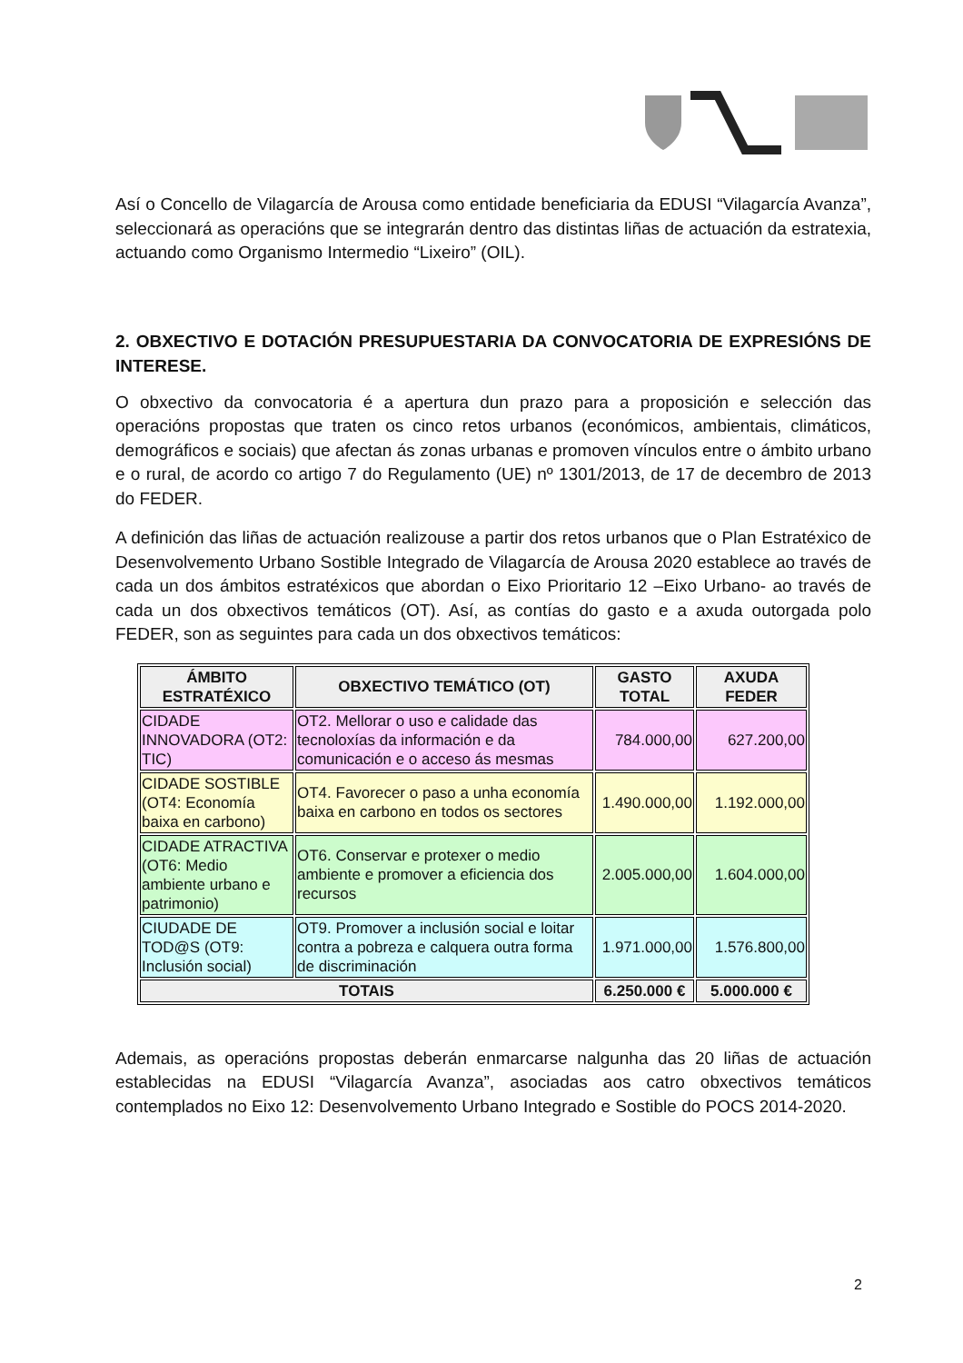Así o Concello de Vilagarcía de Arousa como entidade beneficiaria da EDUSI “Vilagarcía Avanza”, seleccionará as operacións que se integrarán dentro das distintas liñas de actuación da estratexia, actuando como Organismo Intermedio “Lixeiro” (OIL).
2. OBXECTIVO E DOTACIÓN PRESUPUESTARIA DA CONVOCATORIA DE EXPRESIÓNS DE INTERESE.
O obxectivo da convocatoria é a apertura dun prazo para a proposición e selección das operacións propostas que traten os cinco retos urbanos (económicos, ambientais, climáticos, demográficos e sociais) que afectan ás zonas urbanas e promoven vínculos entre o ámbito urbano e o rural, de acordo co artigo 7 do Regulamento (UE) nº 1301/2013, de 17 de decembro de 2013 do FEDER.
A definición das liñas de actuación realizouse a partir dos retos urbanos que o Plan Estratéxico de Desenvolvemento Urbano Sostible Integrado de Vilagarcía de Arousa 2020 establece ao través de cada un dos ámbitos estratéxicos que abordan o Eixo Prioritario 12 –Eixo Urbano- ao través de cada un dos obxectivos temáticos (OT). Así, as contías do gasto e a axuda outorgada polo FEDER, son as seguintes para cada un dos obxectivos temáticos:
| ÁMBITO ESTRATÉXICO | OBXECTIVO TEMÁTICO (OT) | GASTO TOTAL | AXUDA FEDER |
| --- | --- | --- | --- |
| CIDADE INNOVADORA (OT2: TIC) | OT2. Mellorar o uso e calidade das tecnoloxías da información e da comunicación e o acceso ás mesmas | 784.000,00 | 627.200,00 |
| CIDADE SOSTIBLE (OT4: Economía baixa en carbono) | OT4. Favorecer o paso a unha economía baixa en carbono en todos os sectores | 1.490.000,00 | 1.192.000,00 |
| CIDADE ATRACTIVA (OT6: Medio ambiente urbano e patrimonio) | OT6. Conservar e protexer o medio ambiente e promover a eficiencia dos recursos | 2.005.000,00 | 1.604.000,00 |
| CIUDADE DE TOD@S (OT9: Inclusión social) | OT9. Promover a inclusión social e loitar contra a pobreza e calquera outra forma de discriminación | 1.971.000,00 | 1.576.800,00 |
| TOTAIS | | 6.250.000 € | 5.000.000 € |
Ademais, as operacións propostas deberán enmarcarse nalgunha das 20 liñas de actuación establecidas na EDUSI “Vilagarcía Avanza”, asociadas aos catro obxectivos temáticos contemplados no Eixo 12: Desenvolvemento Urbano Integrado e Sostible do POCS 2014-2020.
2